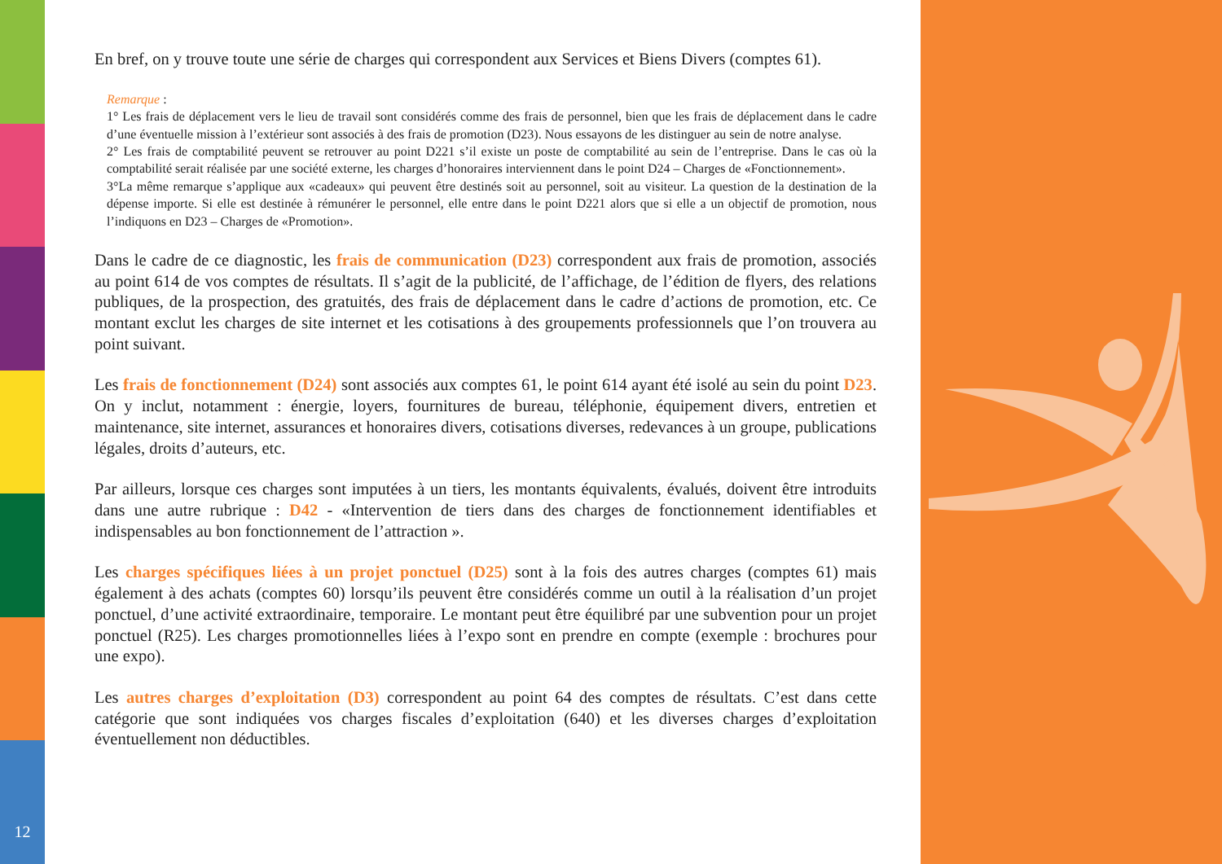En bref, on y trouve toute une série de charges qui correspondent aux Services et Biens Divers (comptes 61).
Remarque :
1° Les frais de déplacement vers le lieu de travail sont considérés comme des frais de personnel, bien que les frais de déplacement dans le cadre d’une éventuelle mission à l’extérieur sont associés à des frais de promotion (D23). Nous essayons de les distinguer au sein de notre analyse.
2° Les frais de comptabilité peuvent se retrouver au point D221 s’il existe un poste de comptabilité au sein de l’entreprise. Dans le cas où la comptabilité serait réalisée par une société externe, les charges d’honoraires interviennent dans le point D24 – Charges de «Fonctionnement».
3°La même remarque s’applique aux «cadeaux» qui peuvent être destinés soit au personnel, soit au visiteur. La question de la destination de la dépense importe. Si elle est destinée à rémunérer le personnel, elle entre dans le point D221 alors que si elle a un objectif de promotion, nous l’indiquons en D23 – Charges de «Promotion».
Dans le cadre de ce diagnostic, les frais de communication (D23) correspondent aux frais de promotion, associés au point 614 de vos comptes de résultats. Il s’agit de la publicité, de l’affichage, de l’édition de flyers, des relations publiques, de la prospection, des gratuités, des frais de déplacement dans le cadre d’actions de promotion, etc. Ce montant exclut les charges de site internet et les cotisations à des groupements professionnels que l’on trouvera au point suivant.
Les frais de fonctionnement (D24) sont associés aux comptes 61, le point 614 ayant été isolé au sein du point D23. On y inclut, notamment : énergie, loyers, fournitures de bureau, téléphonie, équipement divers, entretien et maintenance, site internet, assurances et honoraires divers, cotisations diverses, redevances à un groupe, publications légales, droits d’auteurs, etc.
Par ailleurs, lorsque ces charges sont imputées à un tiers, les montants équivalents, évalués, doivent être introduits dans une autre rubrique : D42 - «Intervention de tiers dans des charges de fonctionnement identifiables et indispensables au bon fonctionnement de l’attraction ».
Les charges spécifiques liées à un projet ponctuel (D25) sont à la fois des autres charges (comptes 61) mais également à des achats (comptes 60) lorsqu’ils peuvent être considérés comme un outil à la réalisation d’un projet ponctuel, d’une activité extraordinaire, temporaire. Le montant peut être équilibré par une subvention pour un projet ponctuel (R25). Les charges promotionnelles liées à l’expo sont en prendre en compte (exemple : brochures pour une expo).
Les autres charges d’exploitation (D3) correspondent au point 64 des comptes de résultats. C’est dans cette catégorie que sont indiquées vos charges fiscales d’exploitation (640) et les diverses charges d’exploitation éventuellement non déductibles.
12